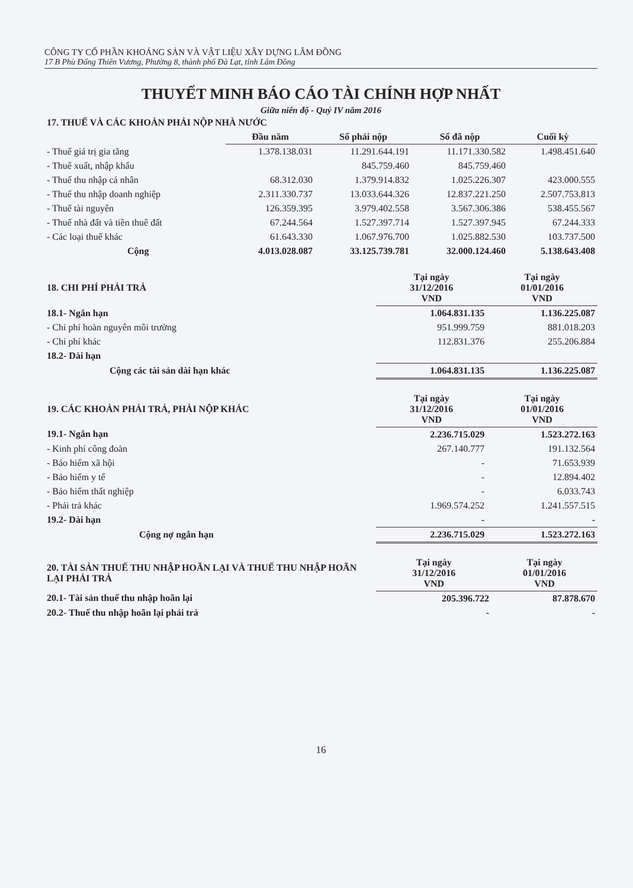CÔNG TY CỔ PHẦN KHOÁNG SẢN VÀ VẬT LIỆU XÂY DỰNG LÂM ĐỒNG
17 B Phù Đổng Thiên Vương, Phường 8, thành phố Đà Lạt, tỉnh Lâm Đồng
THUYẾT MINH BÁO CÁO TÀI CHÍNH HỢP NHẤT
Giữa niên độ - Quý IV năm 2016
| 17. THUẾ VÀ CÁC KHOẢN PHẢI NỘP NHÀ NƯỚC | | | | |
| | Đầu năm | Số phải nộp | Số đã nộp | Cuối kỳ |
| - Thuế giá trị gia tăng | 1.378.138.031 | 11.291.644.191 | 11.171.330.582 | 1.498.451.640 |
| - Thuế xuất, nhập khẩu | | 845.759.460 | 845.759.460 | |
| - Thuế thu nhập cá nhân | 68.312.030 | 1.379.914.832 | 1.025.226.307 | 423.000.555 |
| - Thuế thu nhập doanh nghiệp | 2.311.330.737 | 13.033.644.326 | 12.837.221.250 | 2.507.753.813 |
| - Thuế tài nguyên | 126.359.395 | 3.979.402.558 | 3.567.306.386 | 538.455.567 |
| - Thuế nhà đất và tiền thuê đất | 67.244.564 | 1.527.397.714 | 1.527.397.945 | 67.244.333 |
| - Các loại thuế khác | 61.643.330 | 1.067.976.700 | 1.025.882.530 | 103.737.500 |
| Cộng | 4.013.028.087 | 33.125.739.781 | 32.000.124.460 | 5.138.643.408 |
| 18. CHI PHÍ PHẢI TRẢ | Tại ngày 31/12/2016 VND | Tại ngày 01/01/2016 VND |
| 18.1- Ngắn hạn | 1.064.831.135 | 1.136.225.087 |
| - Chi phí hoàn nguyên môi trường | 951.999.759 | 881.018.203 |
| - Chi phí khác | 112.831.376 | 255.206.884 |
| 18.2- Dài hạn | | |
| Cộng các tài sản dài hạn khác | 1.064.831.135 | 1.136.225.087 |
| 19. CÁC KHOẢN PHẢI TRẢ, PHẢI NỘP KHÁC | Tại ngày 31/12/2016 VND | Tại ngày 01/01/2016 VND |
| 19.1- Ngắn hạn | 2.236.715.029 | 1.523.272.163 |
| - Kinh phí công đoàn | 267.140.777 | 191.132.564 |
| - Bảo hiểm xã hội | - | 71.653.939 |
| - Bảo hiểm y tế | - | 12.894.402 |
| - Bảo hiểm thất nghiệp | - | 6.033.743 |
| - Phải trả khác | 1.969.574.252 | 1.241.557.515 |
| 19.2- Dài hạn | - | - |
| Cộng nợ ngắn hạn | 2.236.715.029 | 1.523.272.163 |
| 20. TÀI SẢN THUẾ THU NHẬP HOÃN LẠI VÀ THUẾ THU NHẬP HOÃN LẠI PHẢI TRẢ | Tại ngày 31/12/2016 VND | Tại ngày 01/01/2016 VND |
| 20.1- Tài sản thuế thu nhập hoãn lại | 205.396.722 | 87.878.670 |
| 20.2- Thuế thu nhập hoãn lại phải trả | - | - |
16